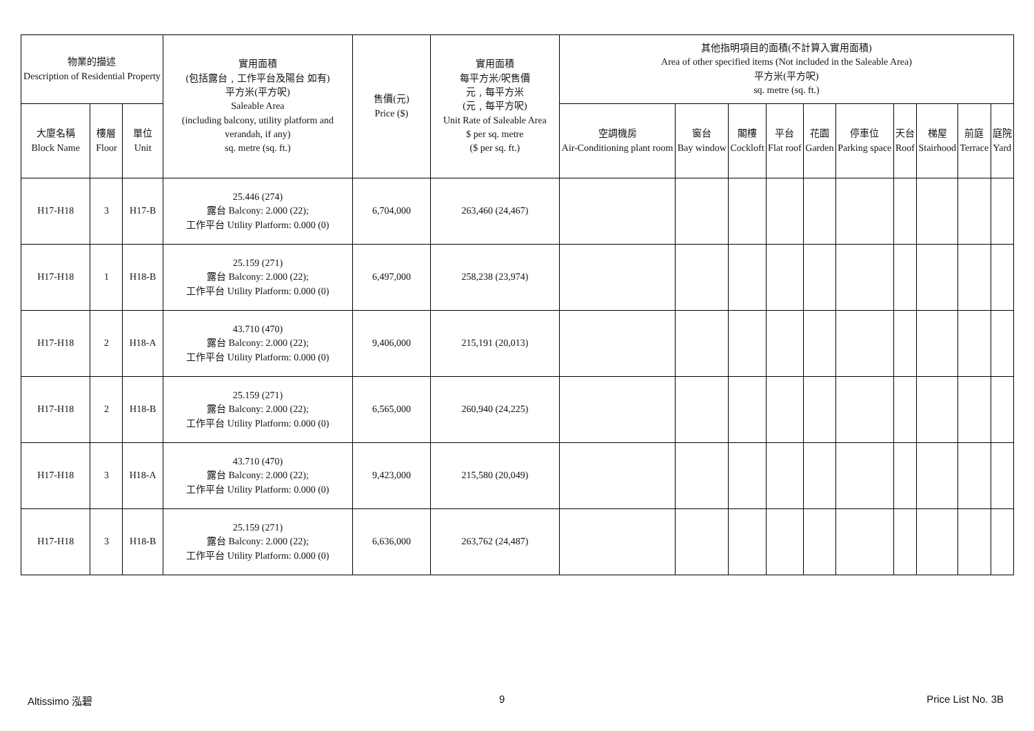| 物業的描述 Description of Residential Property | | | 實用面積 (包括露台﹐工作平台及陽台 如有) 平方米(平方呎) Saleable Area (including balcony, utility platform and verandah, if any) sq. metre (sq. ft.) | 售價(元) Price ($) | 實用面積 每平方米/呎售價 元﹐每平方米 (元﹐每平方呎) Unit Rate of Saleable Area $ per sq. metre ($ per sq. ft.) | 其他指明項目的面積(不計算入實用面積) Area of other specified items (Not included in the Saleable Area) 平方米(平方呎) sq. metre (sq. ft.) | | | | | | | | | |
| --- | --- | --- | --- | --- | --- | --- | --- | --- | --- | --- | --- | --- | --- | --- | --- |
| 大廈名稱 Block Name | 樓層 Floor | 單位 Unit | | | | 空調機房 Air-Conditioning plant room | 窗台 Bay window | 閣樓 Cockloft | 平台 Flat roof | 花園 Garden | 停車位 Parking space | 天台 Roof | 梯屋 Stairhood | 前庭 Terrace | 庭院 Yard |
| H17-H18 | 3 | H17-B | 25.446 (274) 露台 Balcony: 2.000 (22); 工作平台 Utility Platform: 0.000 (0) | 6,704,000 | 263,460 (24,467) | | | | | | | | | | |
| H17-H18 | 1 | H18-B | 25.159 (271) 露台 Balcony: 2.000 (22); 工作平台 Utility Platform: 0.000 (0) | 6,497,000 | 258,238 (23,974) | | | | | | | | | | |
| H17-H18 | 2 | H18-A | 43.710 (470) 露台 Balcony: 2.000 (22); 工作平台 Utility Platform: 0.000 (0) | 9,406,000 | 215,191 (20,013) | | | | | | | | | | |
| H17-H18 | 2 | H18-B | 25.159 (271) 露台 Balcony: 2.000 (22); 工作平台 Utility Platform: 0.000 (0) | 6,565,000 | 260,940 (24,225) | | | | | | | | | | |
| H17-H18 | 3 | H18-A | 43.710 (470) 露台 Balcony: 2.000 (22); 工作平台 Utility Platform: 0.000 (0) | 9,423,000 | 215,580 (20,049) | | | | | | | | | | |
| H17-H18 | 3 | H18-B | 25.159 (271) 露台 Balcony: 2.000 (22); 工作平台 Utility Platform: 0.000 (0) | 6,636,000 | 263,762 (24,487) | | | | | | | | | | |
Altissimo 泓碧 9 Price List No. 3B